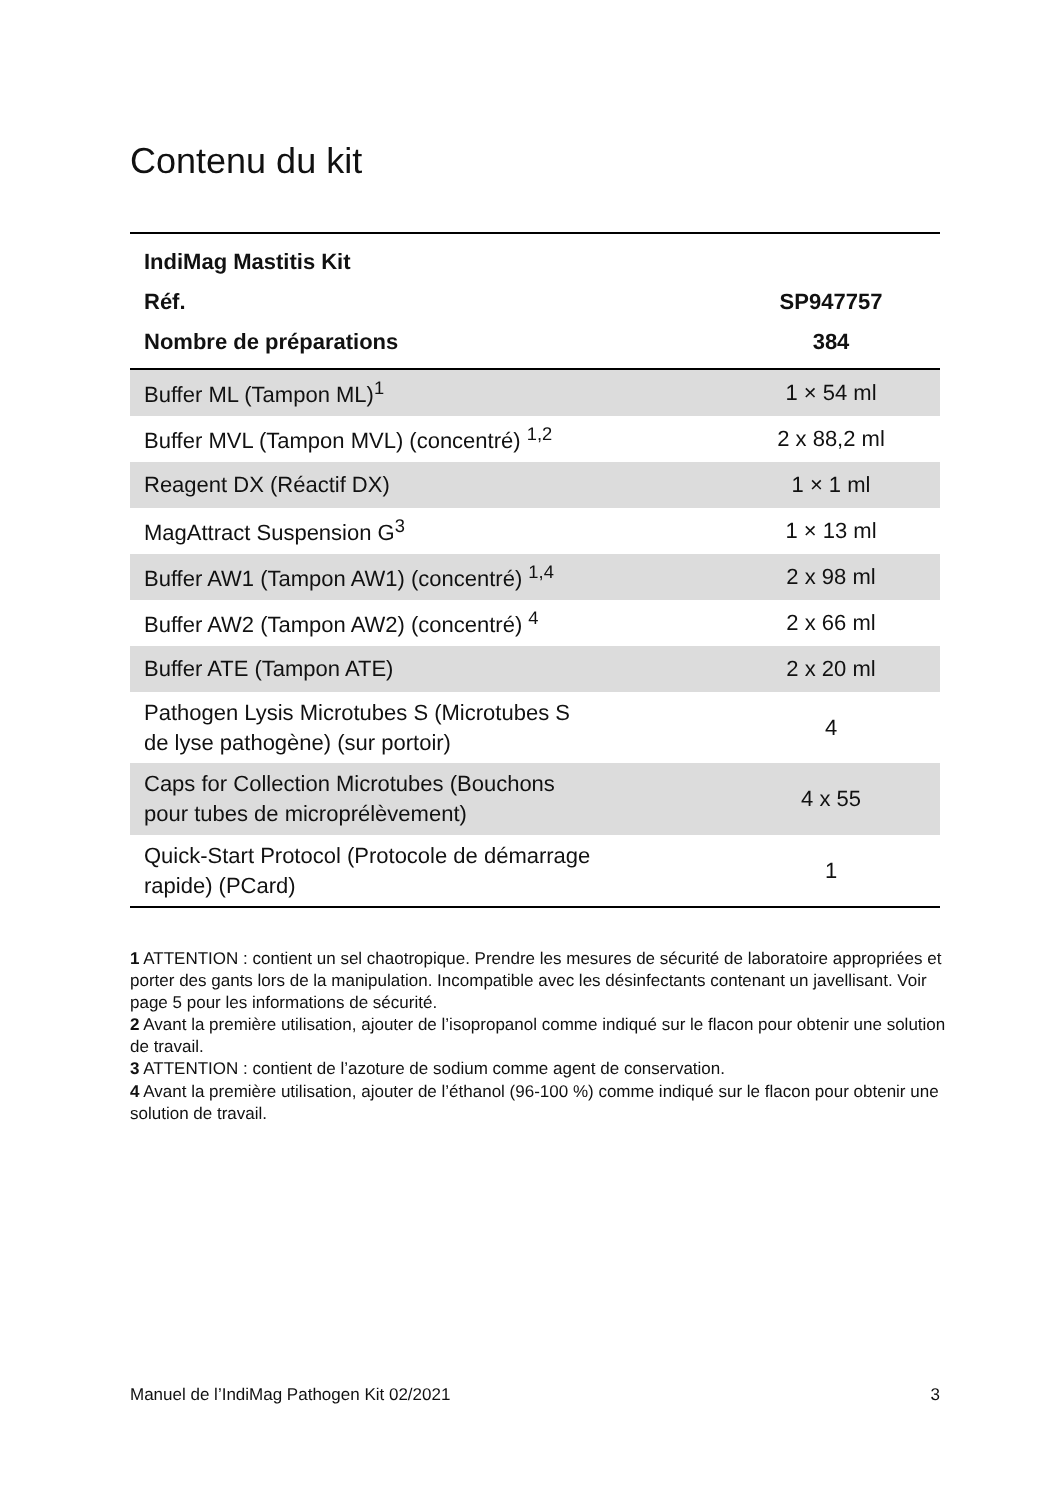Contenu du kit
| IndiMag Mastitis Kit | |
| --- | --- |
| Réf. | SP947757 |
| Nombre de préparations | 384 |
| Buffer ML (Tampon ML)<sup>1</sup> | 1 × 54 ml |
| Buffer MVL (Tampon MVL) (concentré) <sup>1,2</sup> | 2 x 88,2 ml |
| Reagent DX (Réactif DX) | 1 × 1 ml |
| MagAttract Suspension G<sup>3</sup> | 1 × 13 ml |
| Buffer AW1 (Tampon AW1) (concentré) <sup>1,4</sup> | 2 x 98 ml |
| Buffer AW2 (Tampon AW2) (concentré) <sup>4</sup> | 2 x 66 ml |
| Buffer ATE (Tampon ATE) | 2 x 20 ml |
| Pathogen Lysis Microtubes S (Microtubes S de lyse pathogène) (sur portoir) | 4 |
| Caps for Collection Microtubes (Bouchons pour tubes de microprélèvement) | 4 x 55 |
| Quick-Start Protocol (Protocole de démarrage rapide) (PCard) | 1 |
1 ATTENTION : contient un sel chaotropique. Prendre les mesures de sécurité de laboratoire appropriées et porter des gants lors de la manipulation. Incompatible avec les désinfectants contenant un javellisant. Voir page 5 pour les informations de sécurité.
2 Avant la première utilisation, ajouter de l’isopropanol comme indiqué sur le flacon pour obtenir une solution de travail.
3 ATTENTION : contient de l’azoture de sodium comme agent de conservation.
4 Avant la première utilisation, ajouter de l’éthanol (96-100 %) comme indiqué sur le flacon pour obtenir une solution de travail.
Manuel de l’IndiMag Pathogen Kit 02/2021 3